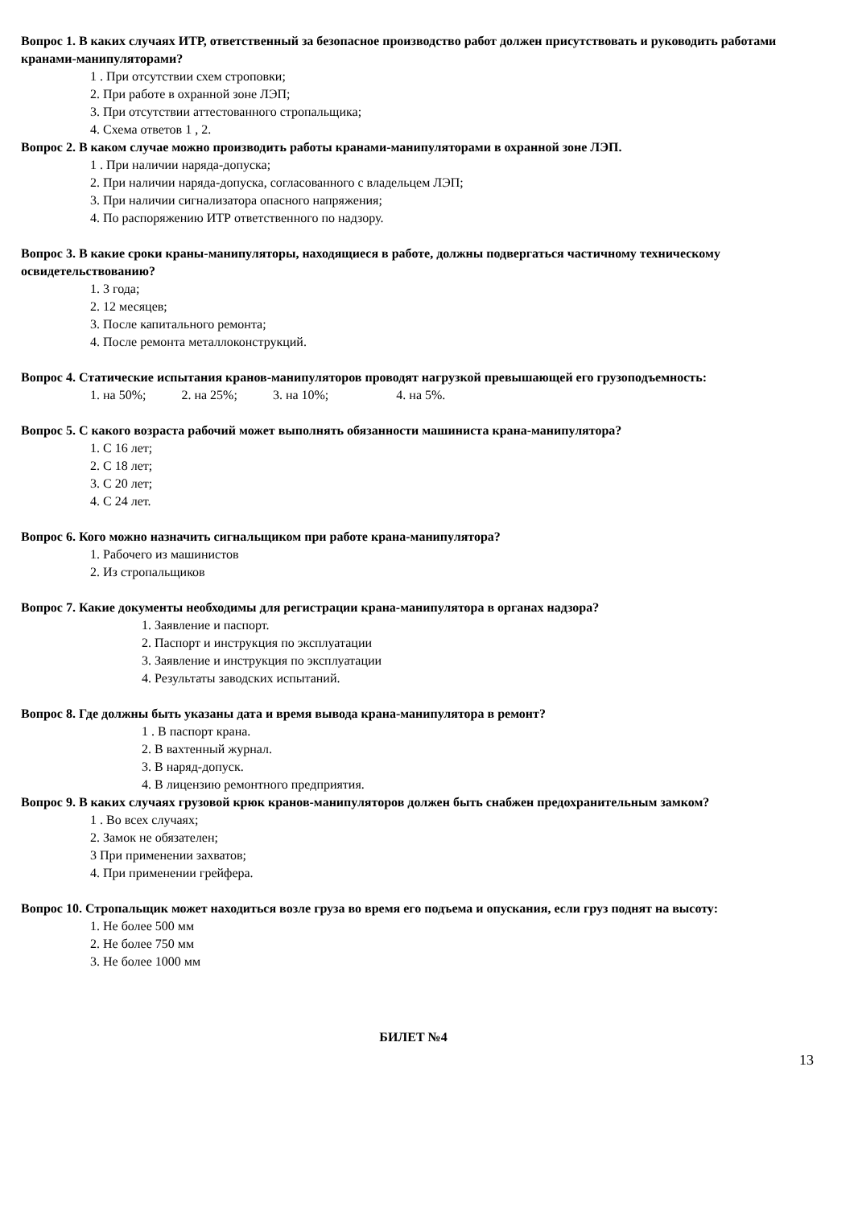Вопрос 1. В каких случаях ИТР, ответственный за безопасное производство работ должен присутствовать и руководить работами кранами-манипуляторами?
1 . При отсутствии схем строповки;
2. При работе в охранной зоне ЛЭП;
3. При отсутствии аттестованного стропальщика;
4. Схема ответов 1 , 2.
Вопрос 2. В каком случае можно производить работы кранами-манипуляторами в охранной зоне ЛЭП.
1 . При наличии наряда-допуска;
2. При наличии наряда-допуска, согласованного с владельцем ЛЭП;
3. При наличии сигнализатора опасного напряжения;
4. По распоряжению ИТР ответственного по надзору.
Вопрос 3. В какие сроки краны-манипуляторы, находящиеся в работе, должны подвергаться частичному техническому освидетельствованию?
1. 3 года;
2. 12 месяцев;
3. После капитального ремонта;
4. После ремонта металлоконструкций.
Вопрос 4. Статические испытания кранов-манипуляторов проводят нагрузкой превышающей его грузоподъемность:
1. на 50%; 2. на 25%; 3. на 10%; 4. на 5%.
Вопрос 5. С какого возраста рабочий может выполнять обязанности машиниста крана-манипулятора?
1. С 16 лет;
2. С 18 лет;
3. С 20 лет;
4. С 24 лет.
Вопрос 6. Кого можно назначить сигнальщиком при работе крана-манипулятора?
1. Рабочего из машинистов
2. Из стропальщиков
Вопрос 7. Какие документы необходимы для регистрации крана-манипулятора в органах надзора?
1. Заявление и паспорт.
2. Паспорт и инструкция по эксплуатации
3. Заявление и инструкция по эксплуатации
4. Результаты заводских испытаний.
Вопрос 8. Где должны быть указаны дата и время вывода крана-манипулятора в ремонт?
1 . В паспорт крана.
2. В вахтенный журнал.
3. В наряд-допуск.
4. В лицензию ремонтного предприятия.
Вопрос 9. В каких случаях грузовой крюк кранов-манипуляторов должен быть снабжен предохранительным замком?
1 . Во всех случаях;
2. Замок не обязателен;
3 При применении захватов;
4. При применении грейфера.
Вопрос 10. Стропальщик может находиться возле груза во время его подъема и опускания, если груз поднят на высоту:
1. Не более 500 мм
2. Не более 750 мм
3. Не более 1000 мм
БИЛЕТ №4
13